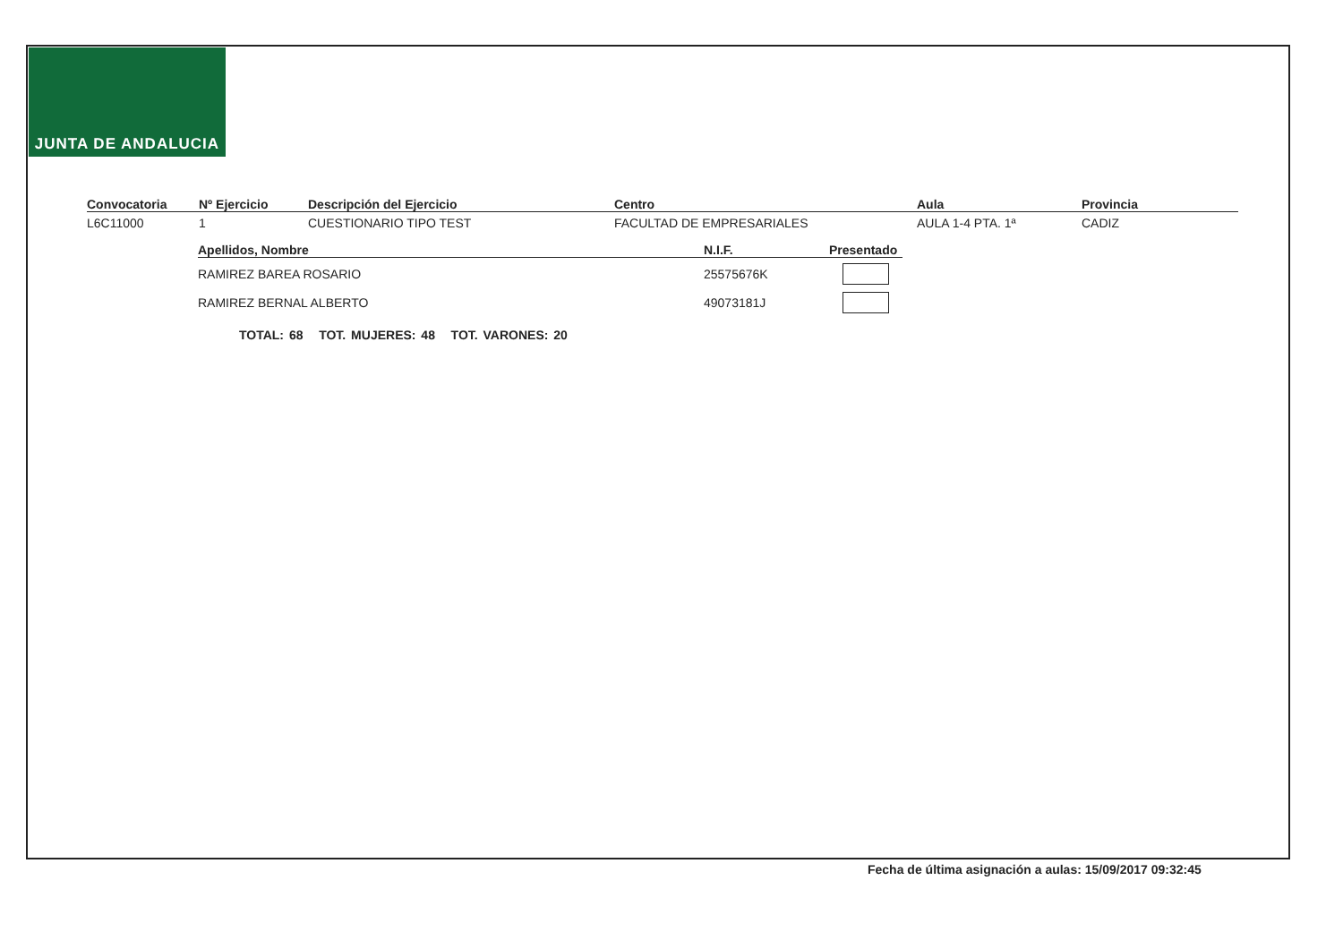JUNTA DE ANDALUCIA
| Convocatoria | Nº Ejercicio | Descripción del Ejercicio | Centro | Aula | Provincia |
| --- | --- | --- | --- | --- | --- |
| L6C11000 | 1 | CUESTIONARIO TIPO TEST | FACULTAD DE EMPRESARIALES | AULA 1-4 PTA. 1ª | CADIZ |
| Apellidos, Nombre | N.I.F. | Presentado |
| --- | --- | --- |
| RAMIREZ BAREA ROSARIO | 25575676K | |
| RAMIREZ BERNAL ALBERTO | 49073181J | |
TOTAL: 68 TOT. MUJERES: 48 TOT. VARONES: 20
Fecha de última asignación a aulas: 15/09/2017 09:32:45